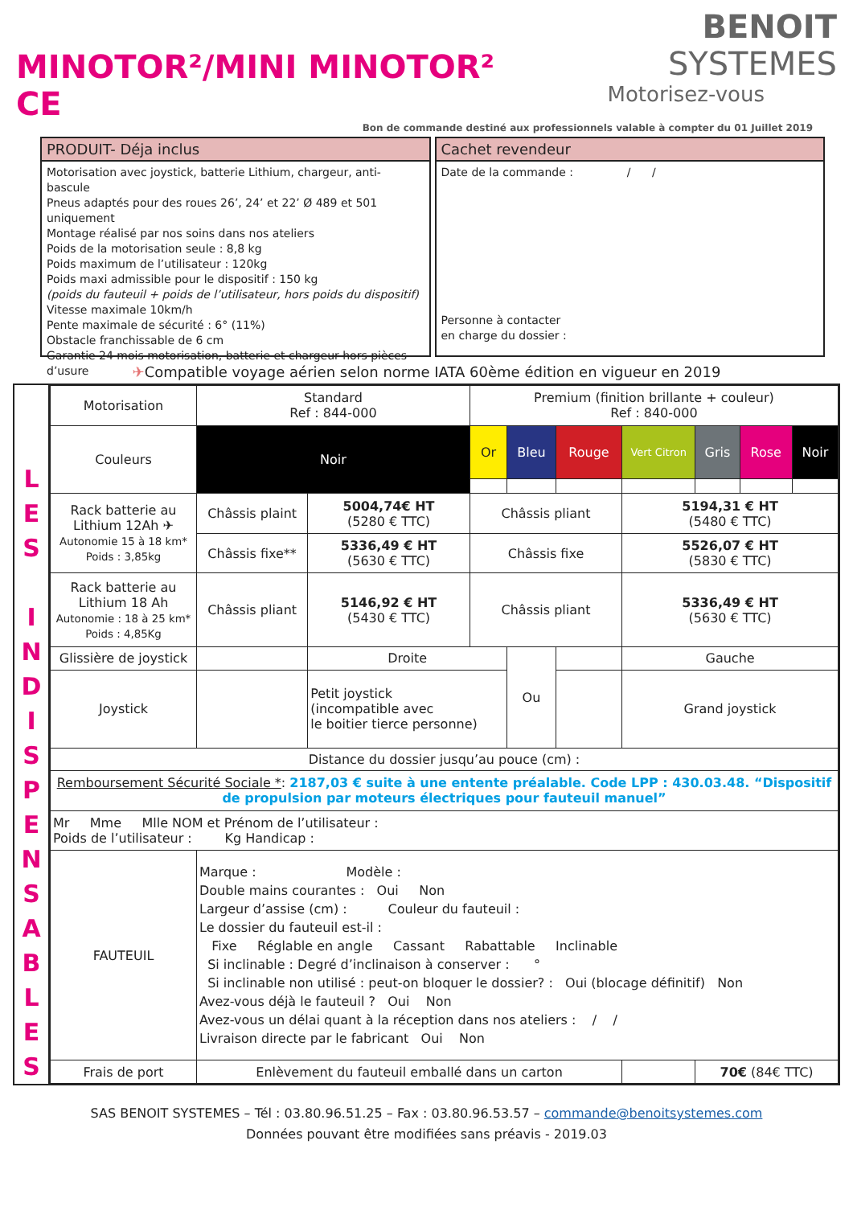MINOTOR²/MINI MINOTOR² CE
BENOIT SYSTEMES
Motorisez-vous
Bon de commande destiné aux professionnels valable à compter du 01 Juillet 2019
PRODUIT- Déja inclus
Motorisation avec joystick, batterie Lithium, chargeur, anti-bascule
Pneus adaptés pour des roues 26’, 24’ et 22’ Ø 489 et 501 uniquement
Montage réalisé par nos soins dans nos ateliers
Poids de la motorisation seule : 8,8 kg
Poids maximum de l’utilisateur : 120kg
Poids maxi admissible pour le dispositif : 150 kg
(poids du fauteuil + poids de l’utilisateur, hors poids du dispositif)
Vitesse maximale 10km/h
Pente maximale de sécurité : 6° (11%)
Obstacle franchissable de 6 cm
Garantie 24 mois motorisation, batterie et chargeur hors pièces d’usure
Cachet revendeur
Date de la commande : / /
Personne à contacter
en charge du dossier :
✈Compatible voyage aérien selon norme IATA 60ème édition en vigueur en 2019
L
E
S
I
N
D
I
S
P
E
N
S
A
B
L
E
S
| Motorisation | Standard Ref : 844-000 | | | Premium (finition brillante + couleur) Ref : 840-000 | | | | | | |
| Couleurs | Noir | | | Or | Bleu | Rouge | Vert Citron | Gris | Rose | Noir |
| Rack batterie au Lithium 12Ah ✈ Autonomie 15 à 18 km* Poids : 3,85kg | Châssis plaint | | 5004,74€ HT (5280 € TTC) | Châssis pliant | | | 5194,31 € HT (5480 € TTC) | | | |
| | Châssis fixe** | | 5336,49 € HT (5630 € TTC) | Châssis fixe | | | 5526,07 € HT (5830 € TTC) | | | |
| Rack batterie au Lithium 18 Ah Autonomie : 18 à 25 km* Poids : 4,85Kg | Châssis pliant | | 5146,92 € HT (5430 € TTC) | Châssis pliant | | | 5336,49 € HT (5630 € TTC) | | | |
| Glissière de joystick | | Droite | | | Ou | | Gauche | | | |
| Joystick | | Petit joystick (incompatible avec le boitier tierce personne) | | | | | Grand joystick | | | |
| Distance du dossier jusqu’au pouce (cm) : | | | | | | | | | | |
| Remboursement Sécurité Sociale * : 2187,03 € suite à une entente préalable. Code LPP : 430.03.48. “Dispositif de propulsion par moteurs électriques pour fauteuil manuel” | | | | | | | | | | |
| Mr Mme Mlle NOM et Prénom de l’utilisateur : Poids de l’utilisateur : Kg Handicap : | | | | | | | | | | |
| FAUTEUIL | Marque : Modèle : Double mains courantes : Oui Non Largeur d’assise (cm) : Couleur du fauteuil : Le dossier du fauteuil est-il : Fixe Réglable en angle Cassant Rabattable Inclinable Si inclinable : Degré d’inclinaison à conserver : ° Si inclinable non utilisé : peut-on bloquer le dossier? : Oui (blocage définitif) Non Avez-vous déjà le fauteuil ? Oui Non Avez-vous un délai quant à la réception dans nos ateliers : / / Livraison directe par le fabricant Oui Non | | | | | | | | | |
| Frais de port | Enlèvement du fauteuil emballé dans un carton | | | | | | | 70€ (84€ TTC) | | |
SAS BENOIT SYSTEMES – Tél : 03.80.96.51.25 – Fax : 03.80.96.53.57 – commande@benoitsystemes.com
Données pouvant être modifiées sans préavis - 2019.03